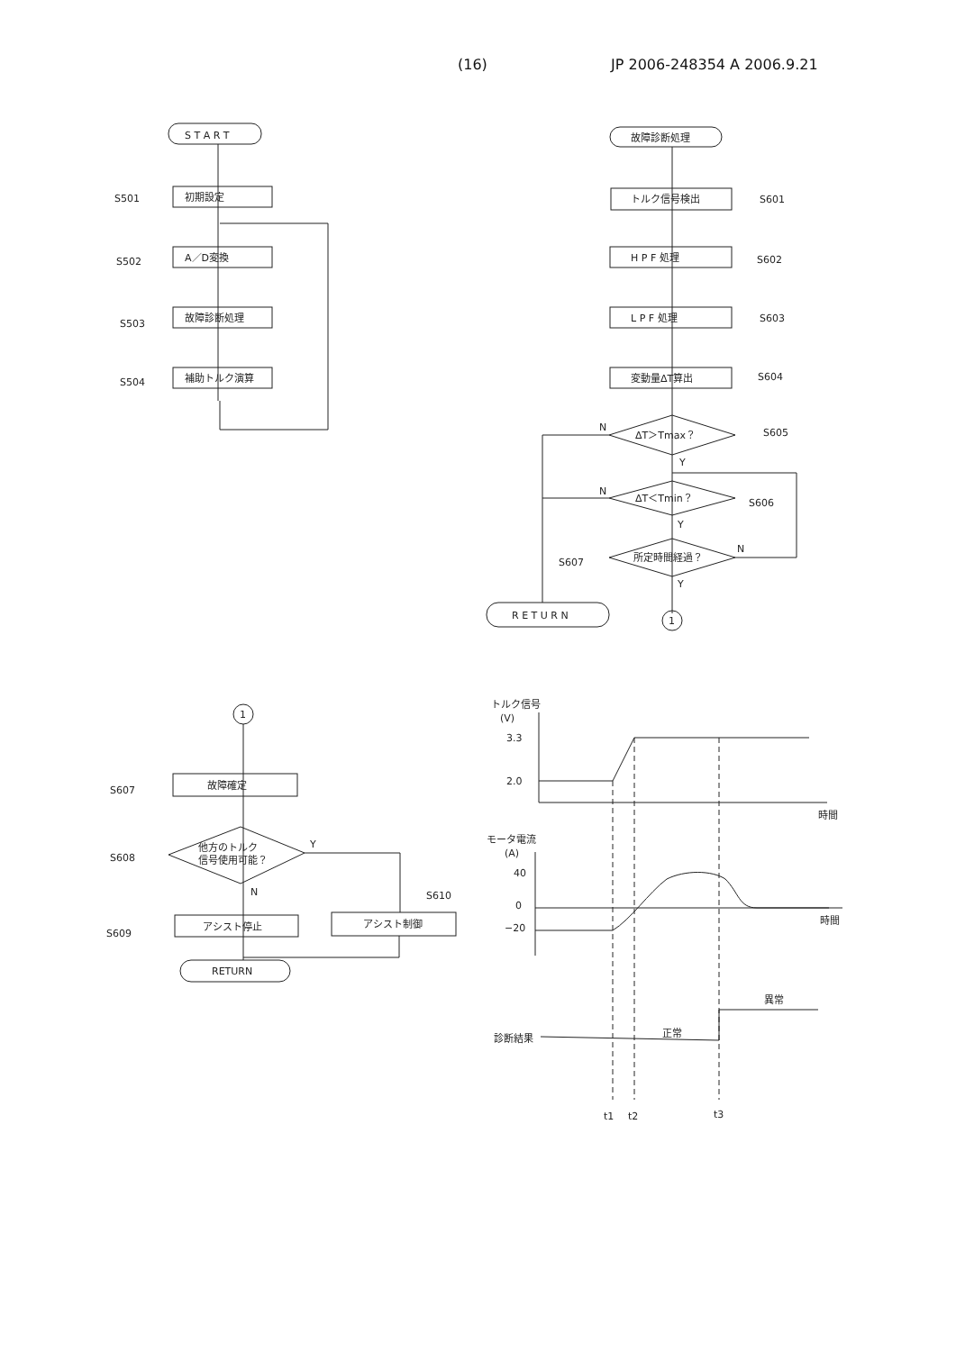(16) JP 2006-248354 A 2006.9.21
S T A R T
初期設定
S501
A／D変換
S502
故障診断処理
S503
補助トルク演算
S504
故障診断処理
トルク信号検出
S601
H P F 処理
S602
L P F 処理
S603
変動量ΔT算出
S604
ΔT＞Tmax？
S605
N
Y
ΔT＜Tmin？
S606
N
Y
所定時間経過？
S607
N
Y
R E T U R N
1
1
故障確定
S607
他方のトルク
信号使用可能？
S608
Y
N
アシスト停止
S609
アシスト制御
S610
RETURN
トルク信号
(V)
3.3
2.0
時間
モータ電流
(A)
40
0
−20
時間
異常
正常
診断結果
t1
t2
t3